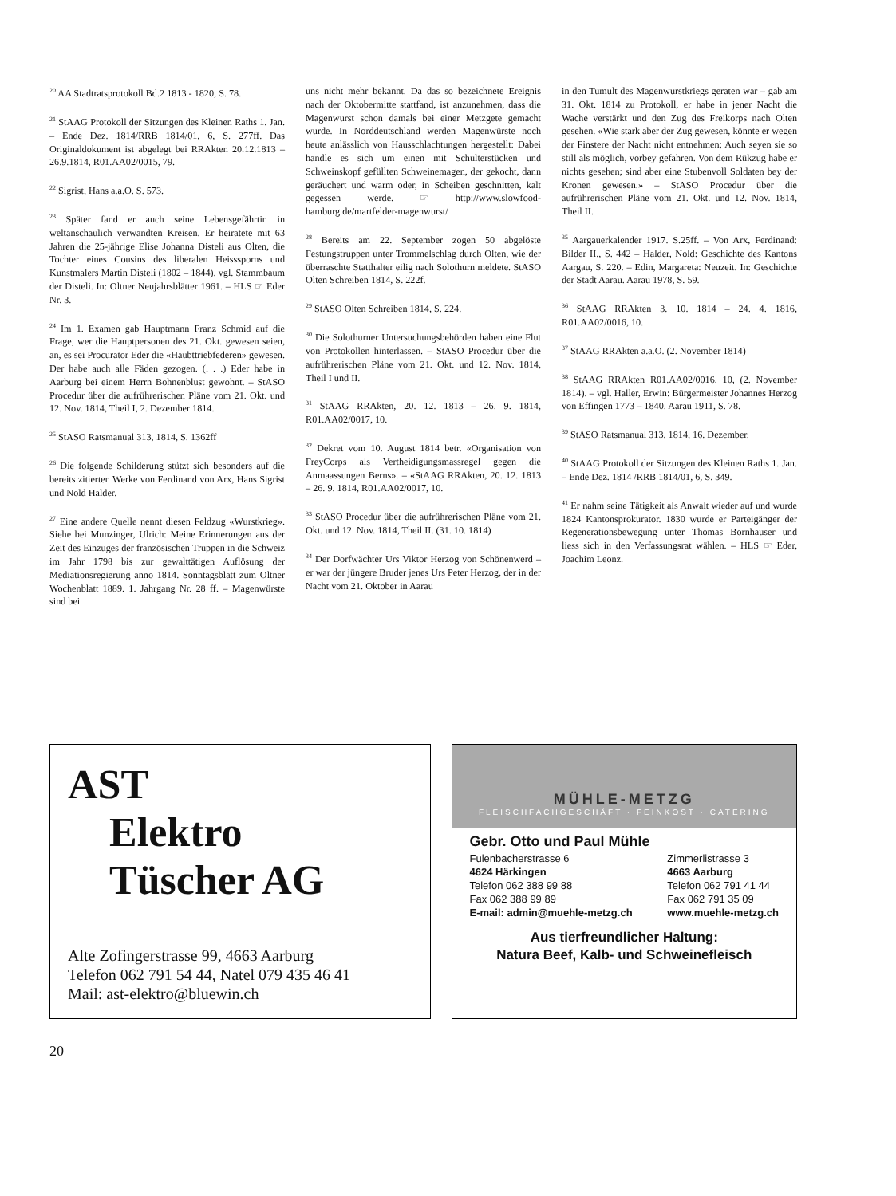<sup>20</sup> AA Stadtratsprotokoll Bd.2 1813 - 1820, S. 78.
<sup>21</sup> StAAG Protokoll der Sitzungen des Kleinen Raths 1. Jan. – Ende Dez. 1814/RRB 1814/01, 6, S. 277ff. Das Originaldokument ist abgelegt bei RRAkten 20.12.1813 – 26.9.1814, R01.AA02/0015, 79.
<sup>22</sup> Sigrist, Hans a.a.O. S. 573.
<sup>23</sup> Später fand er auch seine Lebensgefährtin in weltanschaulich verwandten Kreisen. Er heiratete mit 63 Jahren die 25-jährige Elise Johanna Disteli aus Olten, die Tochter eines Cousins des liberalen Heisssporns und Kunstmalers Martin Disteli (1802 – 1844). vgl. Stammbaum der Disteli. In: Oltner Neujahrsblätter 1961. – HLS ☞ Eder Nr. 3.
<sup>24</sup> Im 1. Examen gab Hauptmann Franz Schmid auf die Frage, wer die Hauptpersonen des 21. Okt. gewesen seien, an, es sei Procurator Eder die «Haubttriebfederen» gewesen. Der habe auch alle Fäden gezogen. (. . .) Eder habe in Aarburg bei einem Herrn Bohnenblust gewohnt. – StASO Procedur über die aufrührerischen Pläne vom 21. Okt. und 12. Nov. 1814, Theil I, 2. Dezember 1814.
<sup>25</sup> StASO Ratsmanual 313, 1814, S. 1362ff
<sup>26</sup> Die folgende Schilderung stützt sich besonders auf die bereits zitierten Werke von Ferdinand von Arx, Hans Sigrist und Nold Halder.
<sup>27</sup> Eine andere Quelle nennt diesen Feldzug «Wurstkrieg». Siehe bei Munzinger, Ulrich: Meine Erinnerungen aus der Zeit des Einzuges der französischen Truppen in die Schweiz im Jahr 1798 bis zur gewalttätigen Auflösung der Mediationsregierung anno 1814. Sonntagsblatt zum Oltner Wochenblatt 1889. 1. Jahrgang Nr. 28 ff. – Magenwürste sind bei
uns nicht mehr bekannt. Da das so bezeichnete Ereignis nach der Oktobermitte stattfand, ist anzunehmen, dass die Magenwurst schon damals bei einer Metzgete gemacht wurde. In Norddeutschland werden Magenwürste noch heute anlässlich von Hausschlachtungen hergestellt: Dabei handle es sich um einen mit Schulterstücken und Schweinskopf gefüllten Schweinemagen, der gekocht, dann geräuchert und warm oder, in Scheiben geschnitten, kalt gegessen werde. ☞ http://www.slowfood-hamburg.de/martfelder-magenwurst/
<sup>28</sup> Bereits am 22. September zogen 50 abgelöste Festungstruppen unter Trommelschlag durch Olten, wie der überraschte Statthalter eilig nach Solothurn meldete. StASO Olten Schreiben 1814, S. 222f.
<sup>29</sup> StASO Olten Schreiben 1814, S. 224.
<sup>30</sup> Die Solothurner Untersuchungsbehörden haben eine Flut von Protokollen hinterlassen. – StASO Procedur über die aufrührerischen Pläne vom 21. Okt. und 12. Nov. 1814, Theil I und II.
<sup>31</sup> StAAG RRAkten, 20. 12. 1813 – 26. 9. 1814, R01.AA02/0017, 10.
<sup>32</sup> Dekret vom 10. August 1814 betr. «Organisation von FreyCorps als Vertheidigungsmassregel gegen die Anmaassungen Berns». – «StAAG RRAkten, 20. 12. 1813 – 26. 9. 1814, R01.AA02/0017, 10.
<sup>33</sup> StASO Procedur über die aufrührerischen Pläne vom 21. Okt. und 12. Nov. 1814, Theil II. (31. 10. 1814)
<sup>34</sup> Der Dorfwächter Urs Viktor Herzog von Schönenwerd – er war der jüngere Bruder jenes Urs Peter Herzog, der in der Nacht vom 21. Oktober in Aarau
in den Tumult des Magenwurstkriegs geraten war – gab am 31. Okt. 1814 zu Protokoll, er habe in jener Nacht die Wache verstärkt und den Zug des Freikorps nach Olten gesehen. «Wie stark aber der Zug gewesen, könnte er wegen der Finstere der Nacht nicht entnehmen; Auch seyen sie so still als möglich, vorbey gefahren. Von dem Rükzug habe er nichts gesehen; sind aber eine Stubenvoll Soldaten bey der Kronen gewesen.» – StASO Procedur über die aufrührerischen Pläne vom 21. Okt. und 12. Nov. 1814, Theil II.
<sup>35</sup> Aargauerkalender 1917. S.25ff. – Von Arx, Ferdinand: Bilder II., S. 442 – Halder, Nold: Geschichte des Kantons Aargau, S. 220. – Edin, Margareta: Neuzeit. In: Geschichte der Stadt Aarau. Aarau 1978, S. 59.
<sup>36</sup> StAAG RRAkten 3. 10. 1814 – 24. 4. 1816, R01.AA02/0016, 10.
<sup>37</sup> StAAG RRAkten a.a.O. (2. November 1814)
<sup>38</sup> StAAG RRAkten R01.AA02/0016, 10, (2. November 1814). – vgl. Haller, Erwin: Bürgermeister Johannes Herzog von Effingen 1773 – 1840. Aarau 1911, S. 78.
<sup>39</sup> StASO Ratsmanual 313, 1814, 16. Dezember.
<sup>40</sup> StAAG Protokoll der Sitzungen des Kleinen Raths 1. Jan. – Ende Dez. 1814 /RRB 1814/01, 6, S. 349.
<sup>41</sup> Er nahm seine Tätigkeit als Anwalt wieder auf und wurde 1824 Kantonsprokurator. 1830 wurde er Parteigänger der Regenerationsbewegung unter Thomas Bornhauser und liess sich in den Verfassungsrat wählen. – HLS ☞ Eder, Joachim Leonz.
AST
Elektro
Tüscher AG
Alte Zofingerstrasse 99, 4663 Aarburg
Telefon 062 791 54 44, Natel 079 435 46 41
Mail: ast-elektro@bluewin.ch
MÜHLE-METZG
FLEISCHFACHGESCHÄFT · FEINKOST · CATERING
Gebr. Otto und Paul Mühle
Fulenbacherstrasse 6
4624 Härkingen
Telefon 062 388 99 88
Fax 062 388 99 89
E-mail: admin@muehle-metzg.ch
Zimmerlistrasse 3
4663 Aarburg
Telefon 062 791 41 44
Fax 062 791 35 09
www.muehle-metzg.ch
Aus tierfreundlicher Haltung:
Natura Beef, Kalb- und Schweinefleisch
20